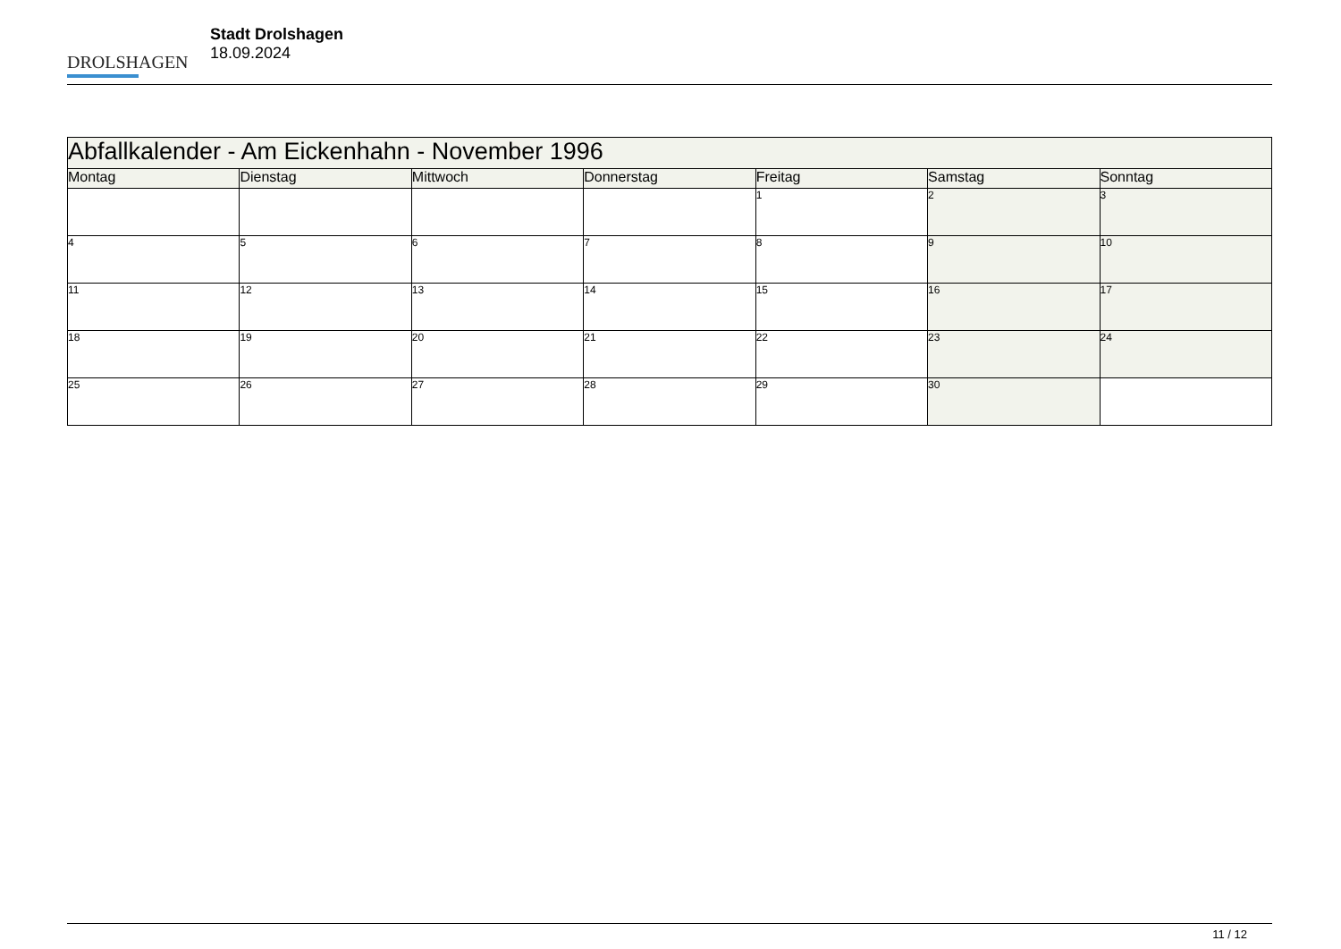DROLSHAGEN
Stadt Drolshagen
18.09.2024
| Abfallkalender - Am Eickenhahn - November 1996 | | | | | | |
| --- | --- | --- | --- | --- | --- | --- |
| Montag | Dienstag | Mittwoch | Donnerstag | Freitag | Samstag | Sonntag |
| | | | | 1 | 2 | 3 |
| 4 | 5 | 6 | 7 | 8 | 9 | 10 |
| 11 | 12 | 13 | 14 | 15 | 16 | 17 |
| 18 | 19 | 20 | 21 | 22 | 23 | 24 |
| 25 | 26 | 27 | 28 | 29 | 30 | |
11 / 12